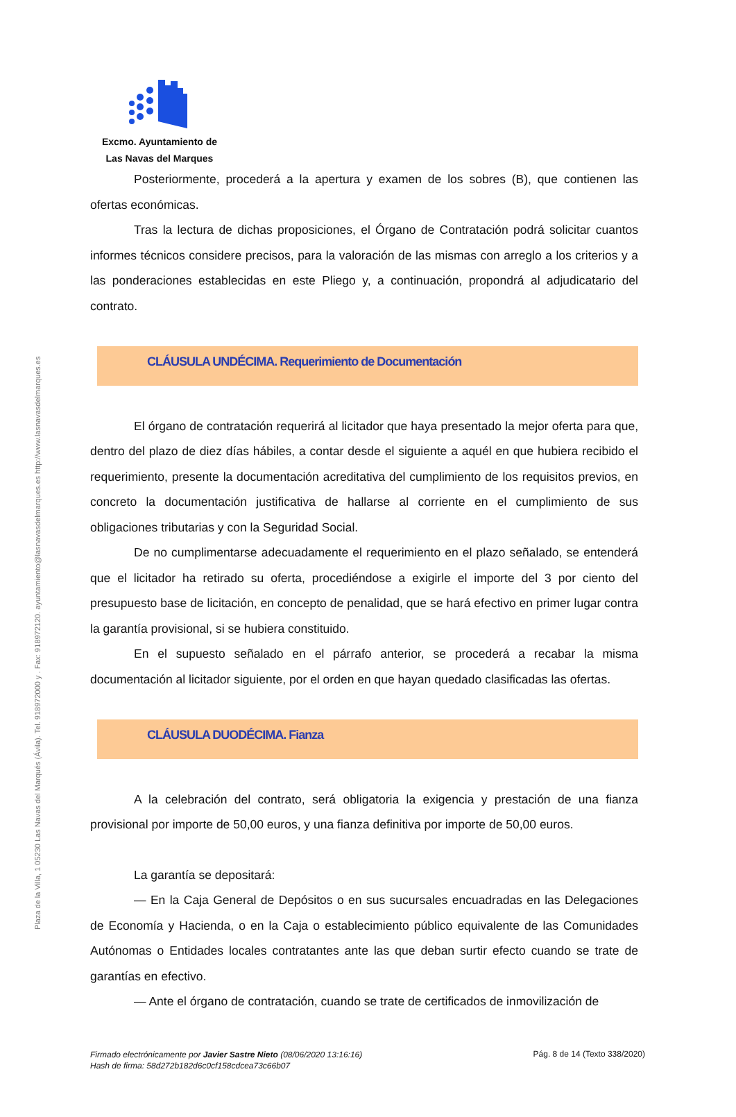Plaza de la Villa, 1 05230 Las Navas del Marqués (Ávila). Tel. 918972000 y . Fax: 918972120. ayuntamiento@lasnavasdelmarques.es http://www.lasnavasdelmarques.es
Excmo. Ayuntamiento de
Las Navas del Marques
Posteriormente, procederá a la apertura y examen de los sobres (B), que contienen las ofertas económicas.
Tras la lectura de dichas proposiciones, el Órgano de Contratación podrá solicitar cuantos informes técnicos considere precisos, para la valoración de las mismas con arreglo a los criterios y a las ponderaciones establecidas en este Pliego y, a continuación, propondrá al adjudicatario del contrato.
CLÁUSULA UNDÉCIMA. Requerimiento de Documentación
El órgano de contratación requerirá al licitador que haya presentado la mejor oferta para que, dentro del plazo de diez días hábiles, a contar desde el siguiente a aquél en que hubiera recibido el requerimiento, presente la documentación acreditativa del cumplimiento de los requisitos previos, en concreto la documentación justificativa de hallarse al corriente en el cumplimiento de sus obligaciones tributarias y con la Seguridad Social.
De no cumplimentarse adecuadamente el requerimiento en el plazo señalado, se entenderá que el licitador ha retirado su oferta, procediéndose a exigirle el importe del 3 por ciento del presupuesto base de licitación, en concepto de penalidad, que se hará efectivo en primer lugar contra la garantía provisional, si se hubiera constituido.
En el supuesto señalado en el párrafo anterior, se procederá a recabar la misma documentación al licitador siguiente, por el orden en que hayan quedado clasificadas las ofertas.
CLÁUSULA DUODÉCIMA. Fianza
A la celebración del contrato, será obligatoria la exigencia y prestación de una fianza provisional por importe de 50,00 euros, y una fianza definitiva por importe de 50,00 euros.
La garantía se depositará:
— En la Caja General de Depósitos o en sus sucursales encuadradas en las Delegaciones de Economía y Hacienda, o en la Caja o establecimiento público equivalente de las Comunidades Autónomas o Entidades locales contratantes ante las que deban surtir efecto cuando se trate de garantías en efectivo.
— Ante el órgano de contratación, cuando se trate de certificados de inmovilización de
Firmado electrónicamente por Javier Sastre Nieto (08/06/2020 13:16:16)
Hash de firma: 58d272b182d6c0cf158cdcea73c66b07 Pág. 8 de 14 (Texto 338/2020)